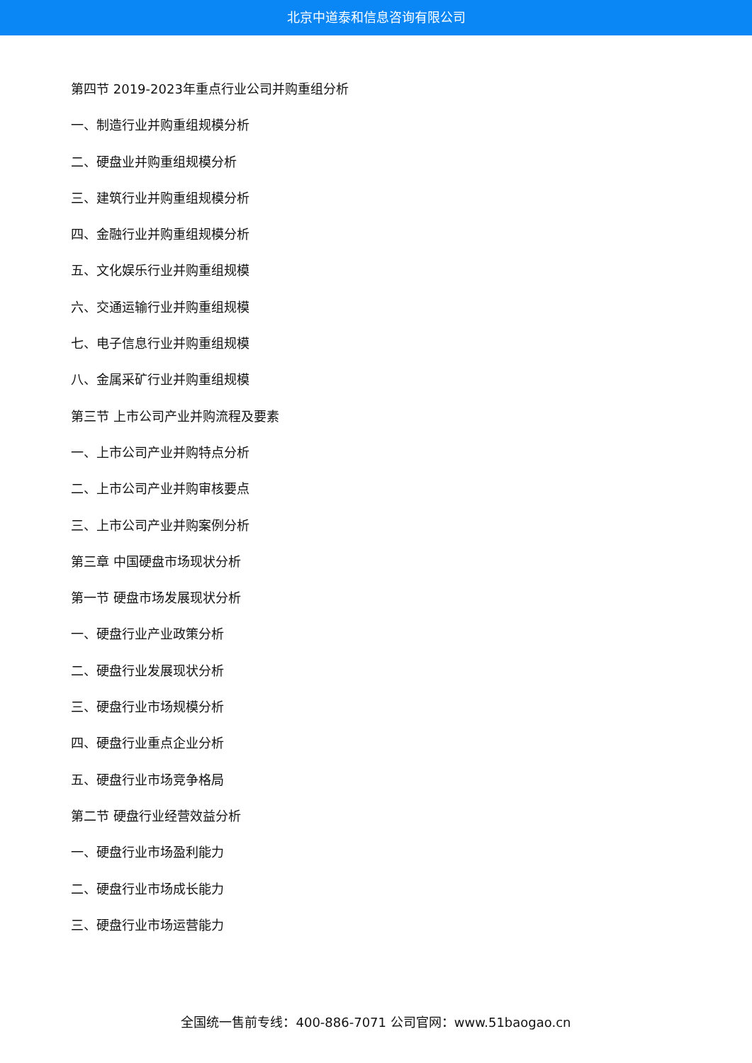北京中道泰和信息咨询有限公司
第四节 2019-2023年重点行业公司并购重组分析
一、制造行业并购重组规模分析
二、硬盘业并购重组规模分析
三、建筑行业并购重组规模分析
四、金融行业并购重组规模分析
五、文化娱乐行业并购重组规模
六、交通运输行业并购重组规模
七、电子信息行业并购重组规模
八、金属采矿行业并购重组规模
第三节 上市公司产业并购流程及要素
一、上市公司产业并购特点分析
二、上市公司产业并购审核要点
三、上市公司产业并购案例分析
第三章 中国硬盘市场现状分析
第一节 硬盘市场发展现状分析
一、硬盘行业产业政策分析
二、硬盘行业发展现状分析
三、硬盘行业市场规模分析
四、硬盘行业重点企业分析
五、硬盘行业市场竞争格局
第二节 硬盘行业经营效益分析
一、硬盘行业市场盈利能力
二、硬盘行业市场成长能力
三、硬盘行业市场运营能力
全国统一售前专线：400-886-7071 公司官网：www.51baogao.cn